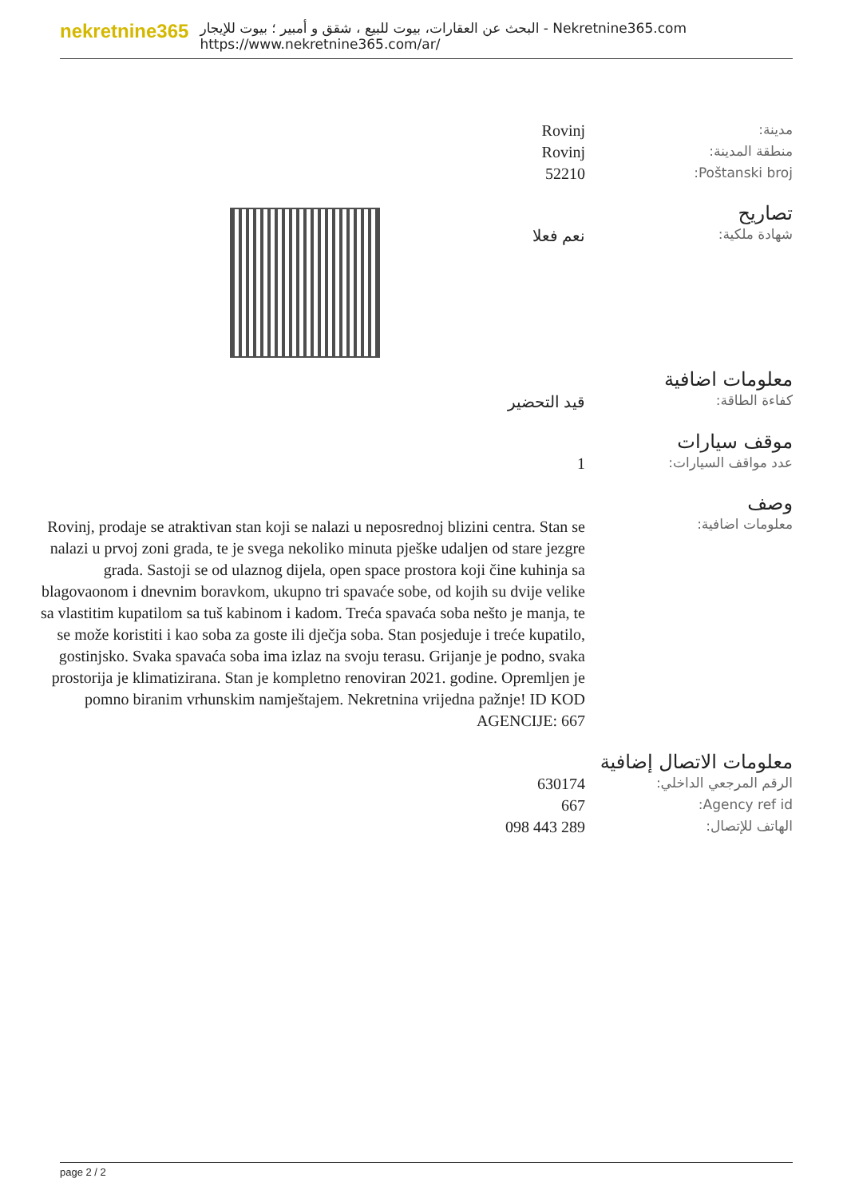nekretnine365
البحث عن العقارات، بيوت للبيع ، شقق و أمبير ؛ بيوت للإيجار - Nekretnine365.com
https://www.nekretnine365.com/ar/
| Rovinj | مدينة: |
| Rovinj | منطقة المدينة: |
| 52210 | Poštanski broj: |
تصاريح
| نعم فعلا | شهادة ملكية: |
معلومات اضافية
| قيد التحضير | كفاءة الطاقة: |
موقف سيارات
| 1 | عدد مواقف السيارات: |
وصف
| Rovinj, prodaje se atraktivan stan koji se nalazi u neposrednoj blizini centra. Stan se nalazi u prvoj zoni grada, te je svega nekoliko minuta pješke udaljen od stare jezgre grada. Sastoji se od ulaznog dijela, open space prostora koji čine kuhinja sa blagovaonom i dnevnim boravkom, ukupno tri spavaće sobe, od kojih su dvije velike sa vlastitim kupatilom sa tuš kabinom i kadom. Treća spavaća soba nešto je manja, te se može koristiti i kao soba za goste ili dječja soba. Stan posjeduje i treće kupatilo, gostinjsko. Svaka spavaća soba ima izlaz na svoju terasu. Grijanje je podno, svaka prostorija je klimatizirana. Stan je kompletno renoviran 2021. godine. Opremljen je pomno biranim vrhunskim namještajem. Nekretnina vrijedna pažnje! ID KOD AGENCIJE: 667 | معلومات اضافية: |
معلومات الاتصال إضافية
| 630174 | الرقم المرجعي الداخلي: |
| 667 | Agency ref id: |
| 098 443 289 | الهاتف للإتصال: |
page 2 / 2